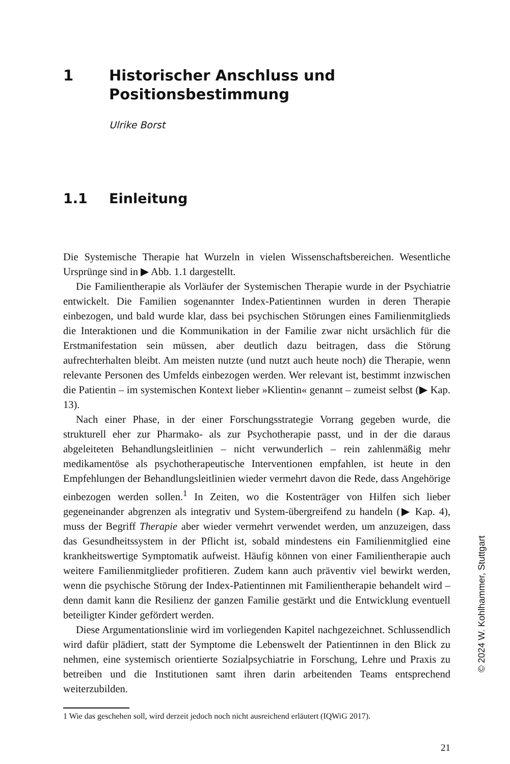1 Historischer Anschluss und
Positionsbestimmung
Ulrike Borst
1.1 Einleitung
Die Systemische Therapie hat Wurzeln in vielen Wissenschaftsbereichen. Wesentliche Ursprünge sind in ▶ Abb. 1.1 dargestellt.
Die Familientherapie als Vorläufer der Systemischen Therapie wurde in der Psychiatrie entwickelt. Die Familien sogenannter Index-Patientinnen wurden in deren Therapie einbezogen, und bald wurde klar, dass bei psychischen Störungen eines Familienmitglieds die Interaktionen und die Kommunikation in der Familie zwar nicht ursächlich für die Erstmanifestation sein müssen, aber deutlich dazu beitragen, dass die Störung aufrechterhalten bleibt. Am meisten nutzte (und nutzt auch heute noch) die Therapie, wenn relevante Personen des Umfelds einbezogen werden. Wer relevant ist, bestimmt inzwischen die Patientin – im systemischen Kontext lieber »Klientin« genannt – zumeist selbst (▶ Kap. 13).
Nach einer Phase, in der einer Forschungsstrategie Vorrang gegeben wurde, die strukturell eher zur Pharmako- als zur Psychotherapie passt, und in der die daraus abgeleiteten Behandlungsleitlinien – nicht verwunderlich – rein zahlenmäßig mehr medikamentöse als psychotherapeutische Interventionen empfahlen, ist heute in den Empfehlungen der Behandlungsleitlinien wieder vermehrt davon die Rede, dass Angehörige einbezogen werden sollen.<sup>1</sup> In Zeiten, wo die Kostenträger von Hilfen sich lieber gegeneinander abgrenzen als integrativ und System-übergreifend zu handeln (▶ Kap. 4), muss der Begriff Therapie aber wieder vermehrt verwendet werden, um anzuzeigen, dass das Gesundheitssystem in der Pflicht ist, sobald mindestens ein Familienmitglied eine krankheitswertige Symptomatik aufweist. Häufig können von einer Familientherapie auch weitere Familienmitglieder profitieren. Zudem kann auch präventiv viel bewirkt werden, wenn die psychische Störung der Index-Patientinnen mit Familientherapie behandelt wird – denn damit kann die Resilienz der ganzen Familie gestärkt und die Entwicklung eventuell beteiligter Kinder gefördert werden.
Diese Argumentationslinie wird im vorliegenden Kapitel nachgezeichnet. Schlussendlich wird dafür plädiert, statt der Symptome die Lebenswelt der Patientinnen in den Blick zu nehmen, eine systemisch orientierte Sozialpsychiatrie in Forschung, Lehre und Praxis zu betreiben und die Institutionen samt ihren darin arbeitenden Teams entsprechend weiterzubilden.
1 Wie das geschehen soll, wird derzeit jedoch noch nicht ausreichend erläutert (IQWiG 2017).
21
© 2024 W. Kohlhammer, Stuttgart